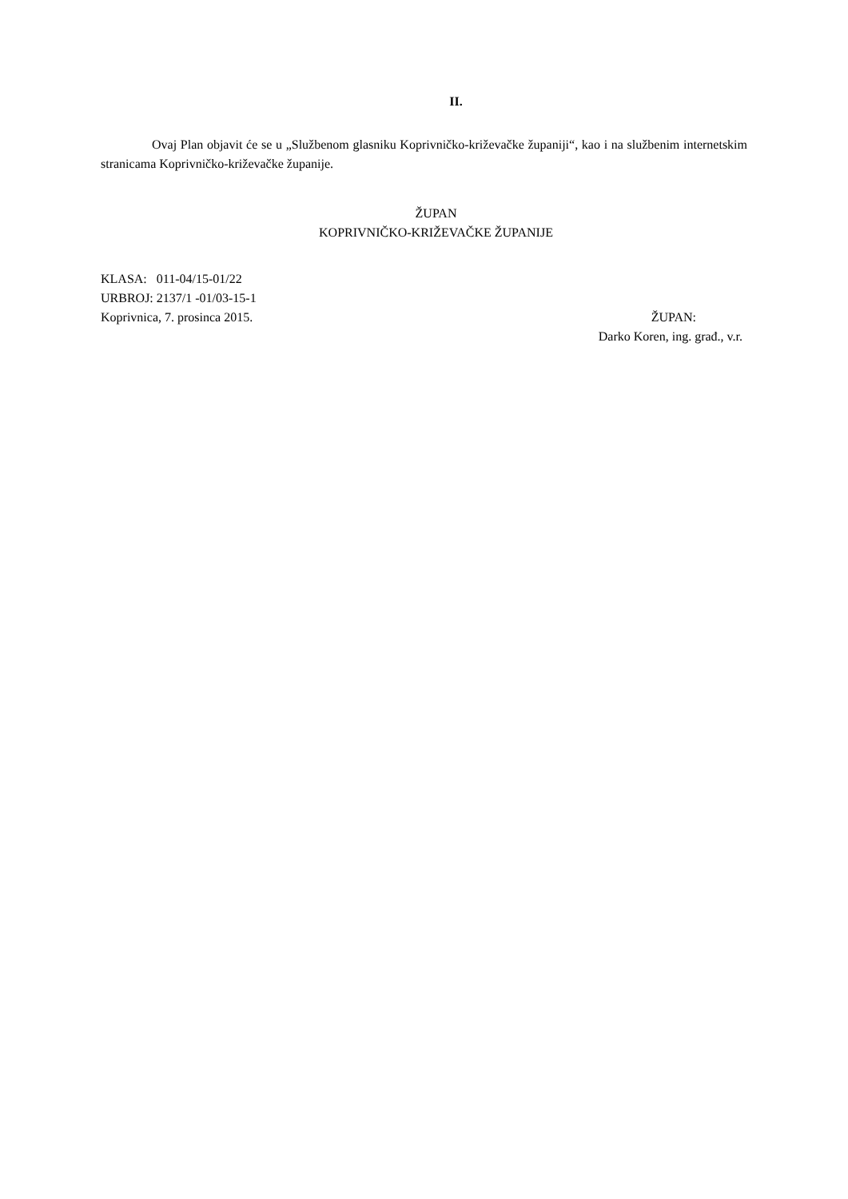II.
Ovaj Plan objavit će se u „Službenom glasniku Koprivničko-križevačke županiji“, kao i na službenim internetskim stranicama Koprivničko-križevačke županije.
ŽUPAN
KOPRIVNIČKO-KRIŽEVAČKE ŽUPANIJE
KLASA: 011-04/15-01/22
URBROJ: 2137/1 -01/03-15-1
Koprivnica, 7. prosinca 2015. ŽUPAN:
Darko Koren, ing. građ., v.r.